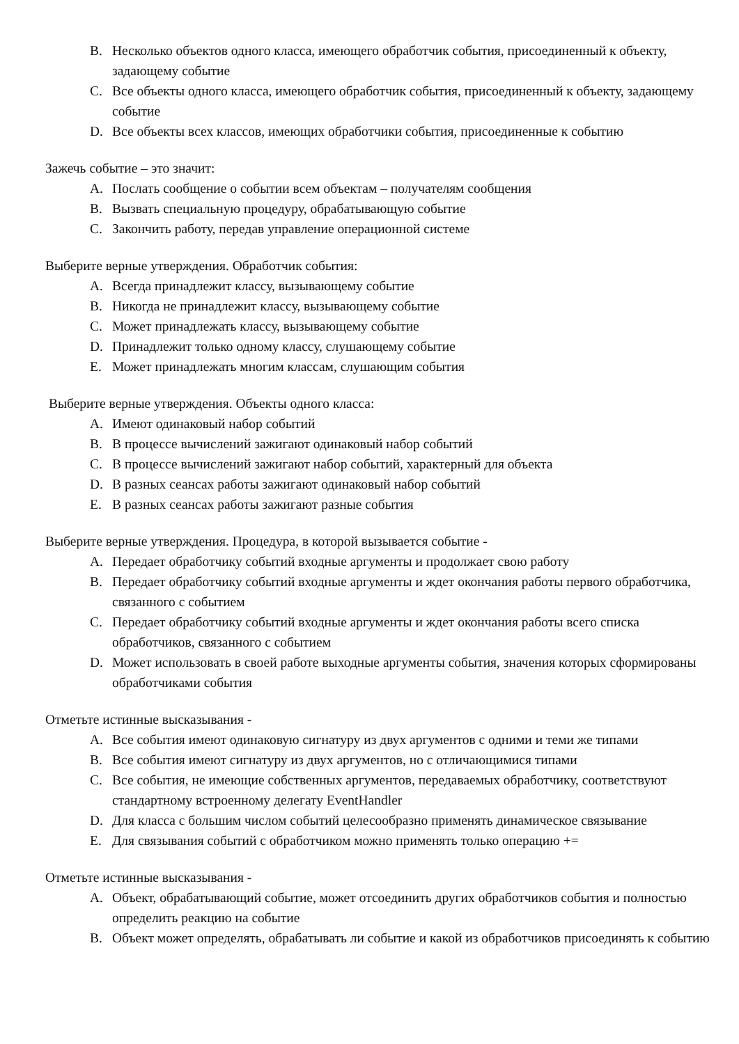B. Несколько объектов одного класса, имеющего обработчик события, присоединенный к объекту, задающему событие
C. Все объекты одного класса, имеющего обработчик события, присоединенный к объекту, задающему событие
D. Все объекты всех классов, имеющих обработчики события, присоединенные к событию
Зажечь событие – это значит:
A. Послать сообщение о событии всем объектам – получателям сообщения
B. Вызвать специальную процедуру, обрабатывающую событие
C. Закончить работу, передав управление операционной системе
Выберите верные утверждения. Обработчик события:
A. Всегда принадлежит классу, вызывающему событие
B. Никогда не принадлежит классу, вызывающему событие
C. Может принадлежать классу, вызывающему событие
D. Принадлежит только одному классу, слушающему событие
E. Может принадлежать многим классам, слушающим события
Выберите верные утверждения. Объекты одного класса:
A. Имеют одинаковый набор событий
B. В процессе вычислений зажигают одинаковый набор событий
C. В процессе вычислений зажигают набор событий, характерный для объекта
D. В разных сеансах работы зажигают одинаковый набор событий
E. В разных сеансах работы зажигают разные события
Выберите верные утверждения. Процедура, в которой вызывается событие -
A. Передает обработчику событий входные аргументы и продолжает свою работу
B. Передает обработчику событий входные аргументы и ждет окончания работы первого обработчика, связанного с событием
C. Передает обработчику событий входные аргументы и ждет окончания работы всего списка обработчиков, связанного с событием
D. Может использовать в своей работе выходные аргументы события, значения которых сформированы обработчиками события
Отметьте истинные высказывания -
A. Все события имеют одинаковую сигнатуру из двух аргументов с одними и теми же типами
B. Все события имеют сигнатуру из двух аргументов, но с отличающимися типами
C. Все события, не имеющие собственных аргументов, передаваемых обработчику, соответствуют стандартному встроенному делегату EventHandler
D. Для класса с большим числом событий целесообразно применять динамическое связывание
E. Для связывания событий с обработчиком можно применять только операцию +=
Отметьте истинные высказывания -
A. Объект, обрабатывающий событие, может отсоединить других обработчиков события и полностью определить реакцию на событие
B. Объект может определять, обрабатывать ли событие и какой из обработчиков присоединять к событию